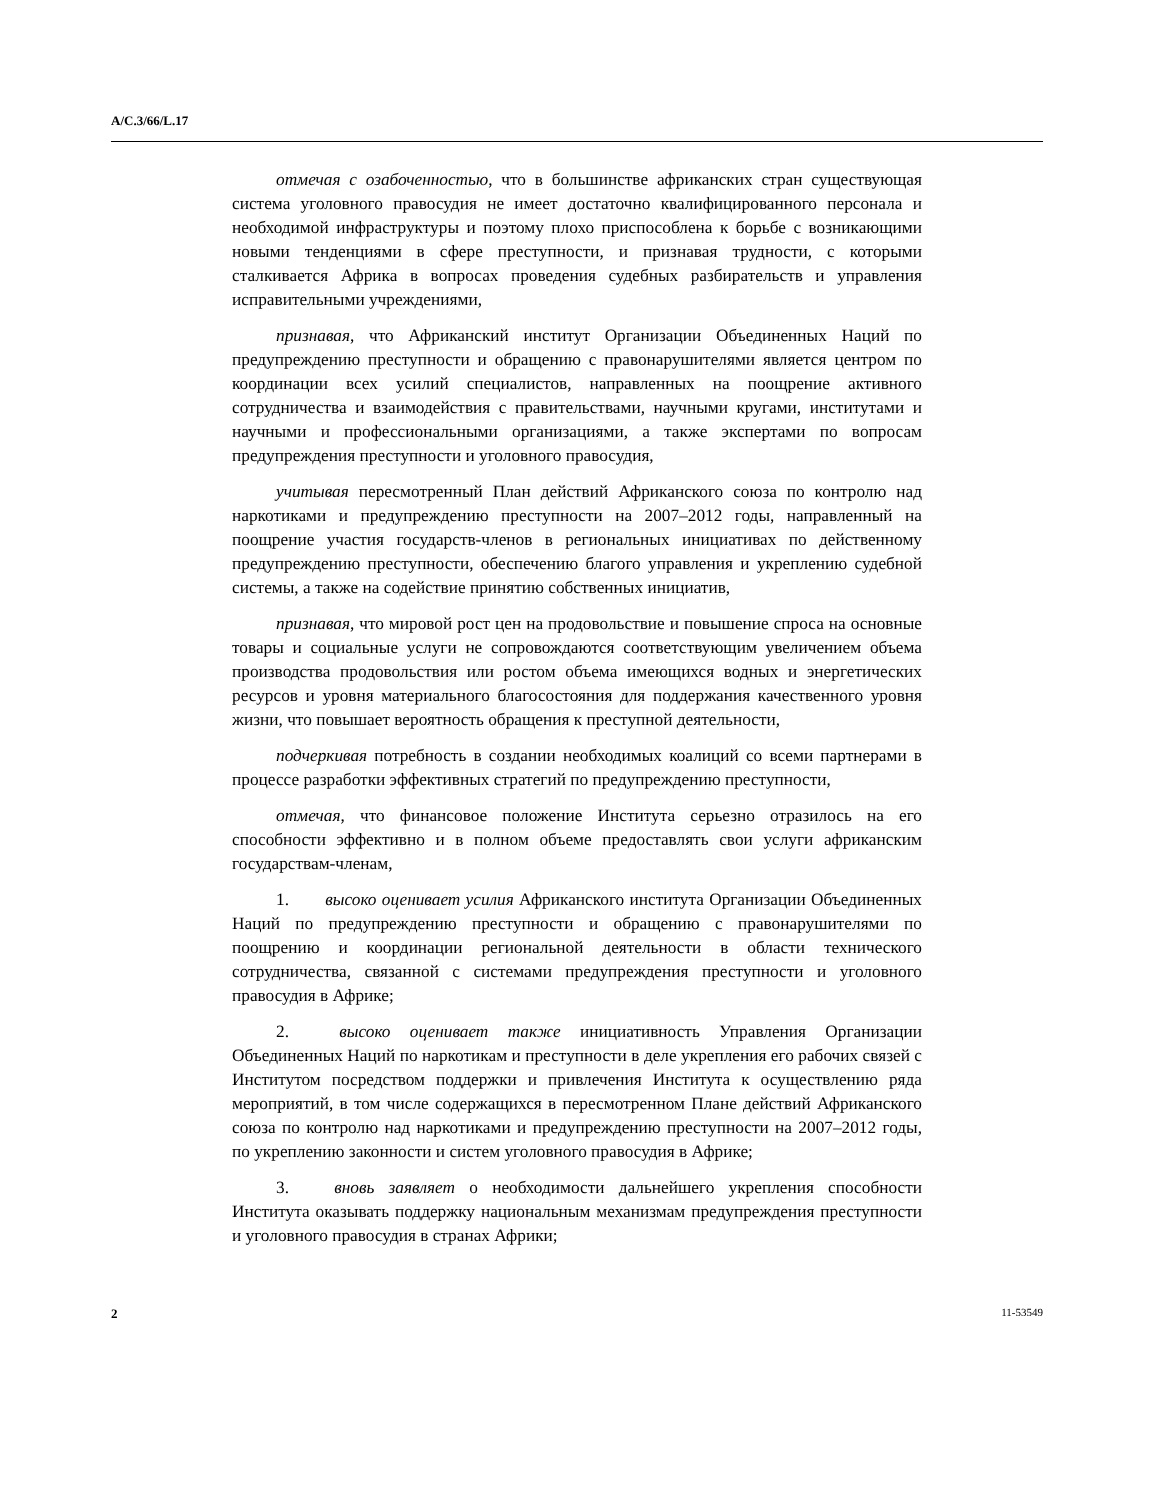A/C.3/66/L.17
отмечая с озабоченностью, что в большинстве африканских стран существующая система уголовного правосудия не имеет достаточно квалифицированного персонала и необходимой инфраструктуры и поэтому плохо приспособлена к борьбе с возникающими новыми тенденциями в сфере преступности, и признавая трудности, с которыми сталкивается Африка в вопросах проведения судебных разбирательств и управления исправительными учреждениями,
признавая, что Африканский институт Организации Объединенных Наций по предупреждению преступности и обращению с правонарушителями является центром по координации всех усилий специалистов, направленных на поощрение активного сотрудничества и взаимодействия с правительствами, научными кругами, институтами и научными и профессиональными организациями, а также экспертами по вопросам предупреждения преступности и уголовного правосудия,
учитывая пересмотренный План действий Африканского союза по контролю над наркотиками и предупреждению преступности на 2007–2012 годы, направленный на поощрение участия государств-членов в региональных инициативах по действенному предупреждению преступности, обеспечению благого управления и укреплению судебной системы, а также на содействие принятию собственных инициатив,
признавая, что мировой рост цен на продовольствие и повышение спроса на основные товары и социальные услуги не сопровождаются соответствующим увеличением объема производства продовольствия или ростом объема имеющихся водных и энергетических ресурсов и уровня материального благосостояния для поддержания качественного уровня жизни, что повышает вероятность обращения к преступной деятельности,
подчеркивая потребность в создании необходимых коалиций со всеми партнерами в процессе разработки эффективных стратегий по предупреждению преступности,
отмечая, что финансовое положение Института серьезно отразилось на его способности эффективно и в полном объеме предоставлять свои услуги африканским государствам-членам,
1. высоко оценивает усилия Африканского института Организации Объединенных Наций по предупреждению преступности и обращению с правонарушителями по поощрению и координации региональной деятельности в области технического сотрудничества, связанной с системами предупреждения преступности и уголовного правосудия в Африке;
2. высоко оценивает также инициативность Управления Организации Объединенных Наций по наркотикам и преступности в деле укрепления его рабочих связей с Институтом посредством поддержки и привлечения Института к осуществлению ряда мероприятий, в том числе содержащихся в пересмотренном Плане действий Африканского союза по контролю над наркотиками и предупреждению преступности на 2007–2012 годы, по укреплению законности и систем уголовного правосудия в Африке;
3. вновь заявляет о необходимости дальнейшего укрепления способности Института оказывать поддержку национальным механизмам предупреждения преступности и уголовного правосудия в странах Африки;
2 11-53549